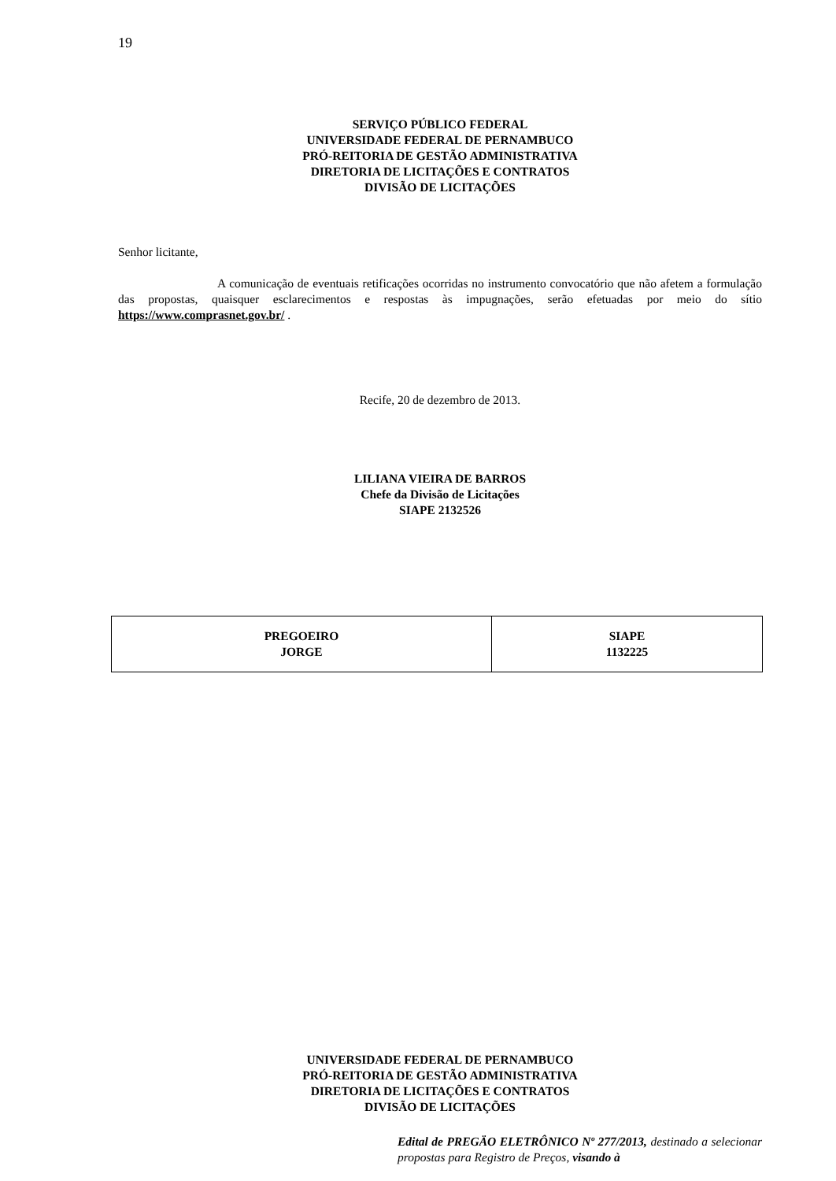19
SERVIÇO PÚBLICO FEDERAL
UNIVERSIDADE FEDERAL DE PERNAMBUCO
PRÓ-REITORIA DE GESTÃO ADMINISTRATIVA
DIRETORIA DE LICITAÇÕES E CONTRATOS
DIVISÃO DE LICITAÇÕES
Senhor licitante,
A comunicação de eventuais retificações ocorridas no instrumento convocatório que não afetem a formulação das propostas, quaisquer esclarecimentos e respostas às impugnações, serão efetuadas por meio do sítio https://www.comprasnet.gov.br/ .
Recife, 20 de dezembro de 2013.
LILIANA VIEIRA DE BARROS
Chefe da Divisão de Licitações
SIAPE 2132526
| PREGOEIRO JORGE | SIAPE 1132225 |
UNIVERSIDADE FEDERAL DE PERNAMBUCO
PRÓ-REITORIA DE GESTÃO ADMINISTRATIVA
DIRETORIA DE LICITAÇÕES E CONTRATOS
DIVISÃO DE LICITAÇÕES
Edital de PREGÄO ELETRÔNICO Nº 277/2013, destinado a selecionar propostas para Registro de Preços, visando à